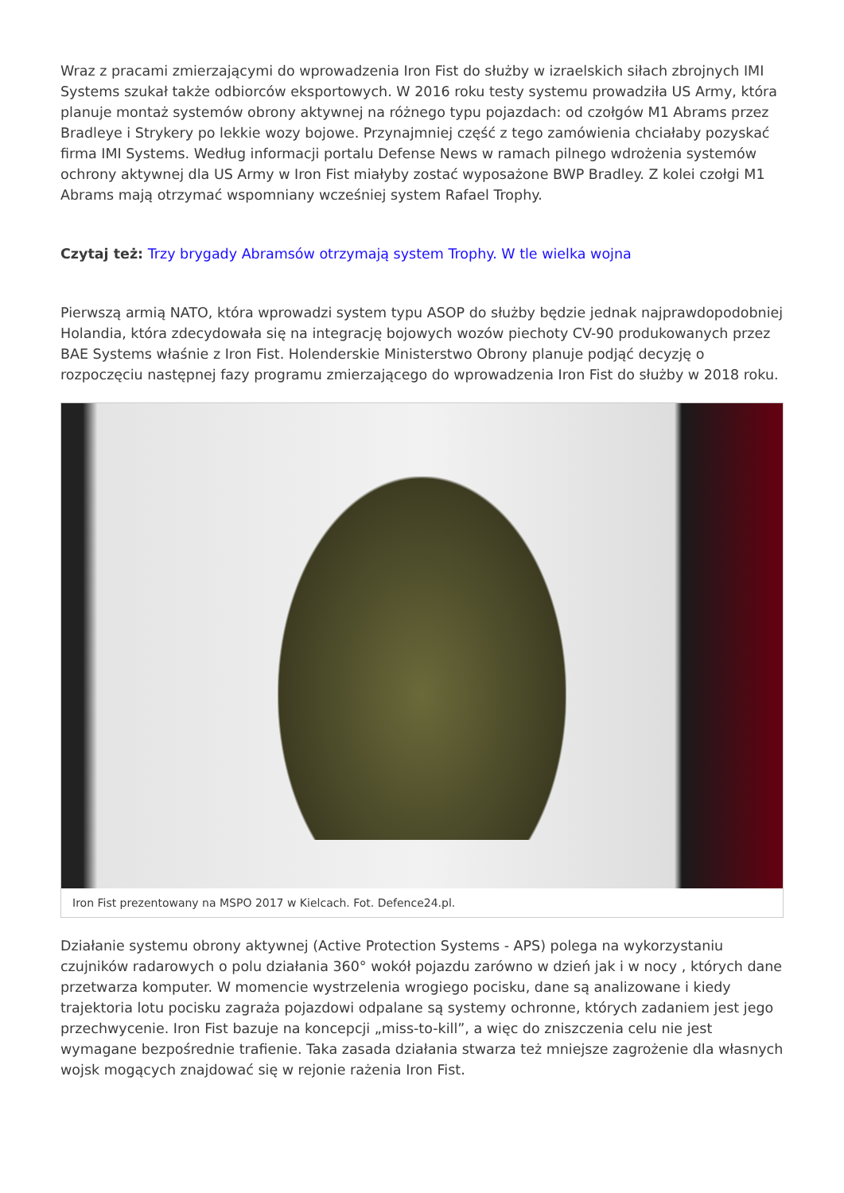Wraz z pracami zmierzającymi do wprowadzenia Iron Fist do służby w izraelskich siłach zbrojnych IMI Systems szukał także odbiorców eksportowych. W 2016 roku testy systemu prowadziła US Army, która planuje montaż systemów obrony aktywnej na różnego typu pojazdach: od czołgów M1 Abrams przez Bradleye i Strykery po lekkie wozy bojowe. Przynajmniej część z tego zamówienia chciałaby pozyskać firma IMI Systems. Według informacji portalu Defense News w ramach pilnego wdrożenia systemów ochrony aktywnej dla US Army w Iron Fist miałyby zostać wyposażone BWP Bradley. Z kolei czołgi M1 Abrams mają otrzymać wspomniany wcześniej system Rafael Trophy.
Czytaj też: Trzy brygady Abramsów otrzymają system Trophy. W tle wielka wojna
Pierwszą armią NATO, która wprowadzi system typu ASOP do służby będzie jednak najprawdopodobniej Holandia, która zdecydowała się na integrację bojowych wozów piechoty CV-90 produkowanych przez BAE Systems właśnie z Iron Fist. Holenderskie Ministerstwo Obrony planuje podjąć decyzję o rozpoczęciu następnej fazy programu zmierzającego do wprowadzenia Iron Fist do służby w 2018 roku.
Iron Fist prezentowany na MSPO 2017 w Kielcach. Fot. Defence24.pl.
Działanie systemu obrony aktywnej (Active Protection Systems - APS) polega na wykorzystaniu czujników radarowych o polu działania 360° wokół pojazdu zarówno w dzień jak i w nocy , których dane przetwarza komputer. W momencie wystrzelenia wrogiego pocisku, dane są analizowane i kiedy trajektoria lotu pocisku zagraża pojazdowi odpalane są systemy ochronne, których zadaniem jest jego przechwycenie. Iron Fist bazuje na koncepcji „miss-to-kill”, a więc do zniszczenia celu nie jest wymagane bezpośrednie trafienie. Taka zasada działania stwarza też mniejsze zagrożenie dla własnych wojsk mogących znajdować się w rejonie rażenia Iron Fist.